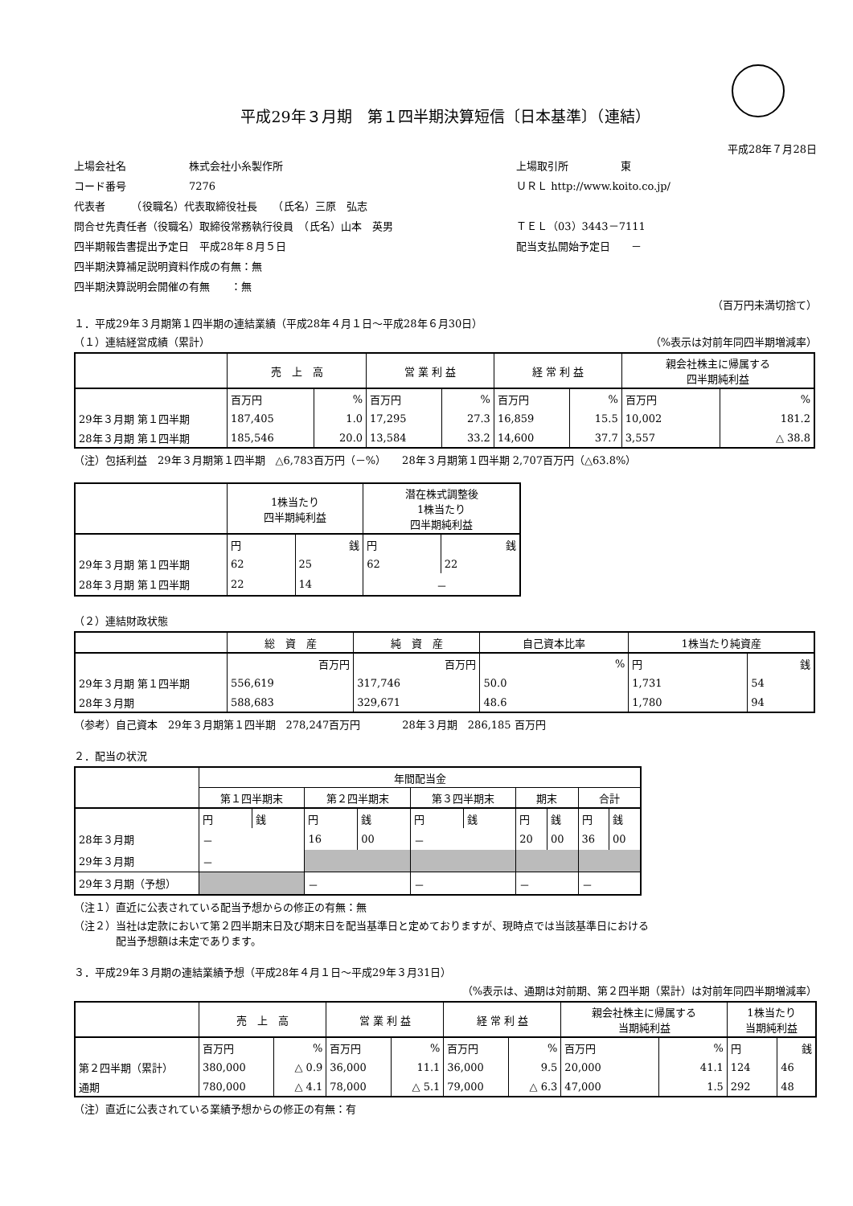平成29年３月期　第１四半期決算短信〔日本基準〕（連結）
平成28年７月28日
上場会社名　　　　　　株式会社小糸製作所
上場取引所　　　　　東
コード番号　　　　　　7276
ＵＲＬ http://www.koito.co.jp/
代表者　　　（役職名）代表取締役社長　　（氏名）三原　弘志
問合せ先責任者（役職名）取締役常務執行役員　（氏名）山本　英男
ＴＥＬ（03）3443－7111
四半期報告書提出予定日　平成28年８月５日
配当支払開始予定日　　－
四半期決算補足説明資料作成の有無：無
四半期決算説明会開催の有無　　：無
（百万円未満切捨て）
１．平成29年３月期第１四半期の連結業績（平成28年４月１日～平成28年６月30日）
（１）連結経営成績（累計） （%表示は対前年同四半期増減率）
| | 売 上 高 | | 営 業 利 益 | | 経 常 利 益 | | 親会社株主に帰属する 四半期純利益 | |
| --- | --- | --- | --- | --- | --- | --- | --- | --- |
| | 百万円 | % | 百万円 | % | 百万円 | % | 百万円 | % |
| 29年３月期 第１四半期 | 187,405 | 1.0 | 17,295 | 27.3 | 16,859 | 15.5 | 10,002 | 181.2 |
| 28年３月期 第１四半期 | 185,546 | 20.0 | 13,584 | 33.2 | 14,600 | 37.7 | 3,557 | △ 38.8 |
（注）包括利益　29年３月期第１四半期　△6,783百万円（－%）　　28年３月期第１四半期 2,707百万円（△63.8%）
| | 1株当たり 四半期純利益 | | 潜在株式調整後 1株当たり 四半期純利益 | |
| --- | --- | --- | --- | --- |
| | 円 | 銭 | 円 | 銭 |
| 29年３月期 第１四半期 | 62 | 25 | 62 | 22 |
| 28年３月期 第１四半期 | 22 | 14 | － | |
（２）連結財政状態
| | 総 資 産 | 純 資 産 | 自己資本比率 | 1株当たり純資産 | |
| --- | --- | --- | --- | --- | --- |
| | 百万円 | 百万円 | % | 円 | 銭 |
| 29年３月期 第１四半期 | 556,619 | 317,746 | 50.0 | 1,731 | 54 |
| 28年３月期 | 588,683 | 329,671 | 48.6 | 1,780 | 94 |
（参考）自己資本　29年３月期第１四半期　278,247百万円　　　　28年３月期　286,185 百万円
２．配当の状況
| | 年間配当金 | | | | | | | | | |
| --- | --- | --- | --- | --- | --- | --- | --- | --- | --- | --- |
| | 第１四半期末 | | 第２四半期末 | | 第３四半期末 | | 期末 | | 合計 | |
| | 円 | 銭 | 円 | 銭 | 円 | 銭 | 円 | 銭 | 円 | 銭 |
| 28年３月期 | － | | 16 | 00 | － | | 20 | 00 | 36 | 00 |
| 29年３月期 | － | | | | | | | | | |
| 29年３月期（予想） | | | － | | － | | － | | － | |
（注１）直近に公表されている配当予想からの修正の有無：無
（注２）当社は定款において第２四半期末日及び期末日を配当基準日と定めておりますが、現時点では当該基準日における
　　　　配当予想額は未定であります。
３．平成29年３月期の連結業績予想（平成28年４月１日～平成29年３月31日）
（%表示は、通期は対前期、第２四半期（累計）は対前年同四半期増減率）
| | 売 上 高 | | 営 業 利 益 | | 経 常 利 益 | | 親会社株主に帰属する 当期純利益 | | 1株当たり 当期純利益 | |
| --- | --- | --- | --- | --- | --- | --- | --- | --- | --- | --- |
| | 百万円 | % | 百万円 | % | 百万円 | % | 百万円 | % | 円 | 銭 |
| 第２四半期（累計） | 380,000 | △ 0.9 | 36,000 | 11.1 | 36,000 | 9.5 | 20,000 | 41.1 | 124 | 46 |
| 通期 | 780,000 | △ 4.1 | 78,000 | △ 5.1 | 79,000 | △ 6.3 | 47,000 | 1.5 | 292 | 48 |
（注）直近に公表されている業績予想からの修正の有無：有